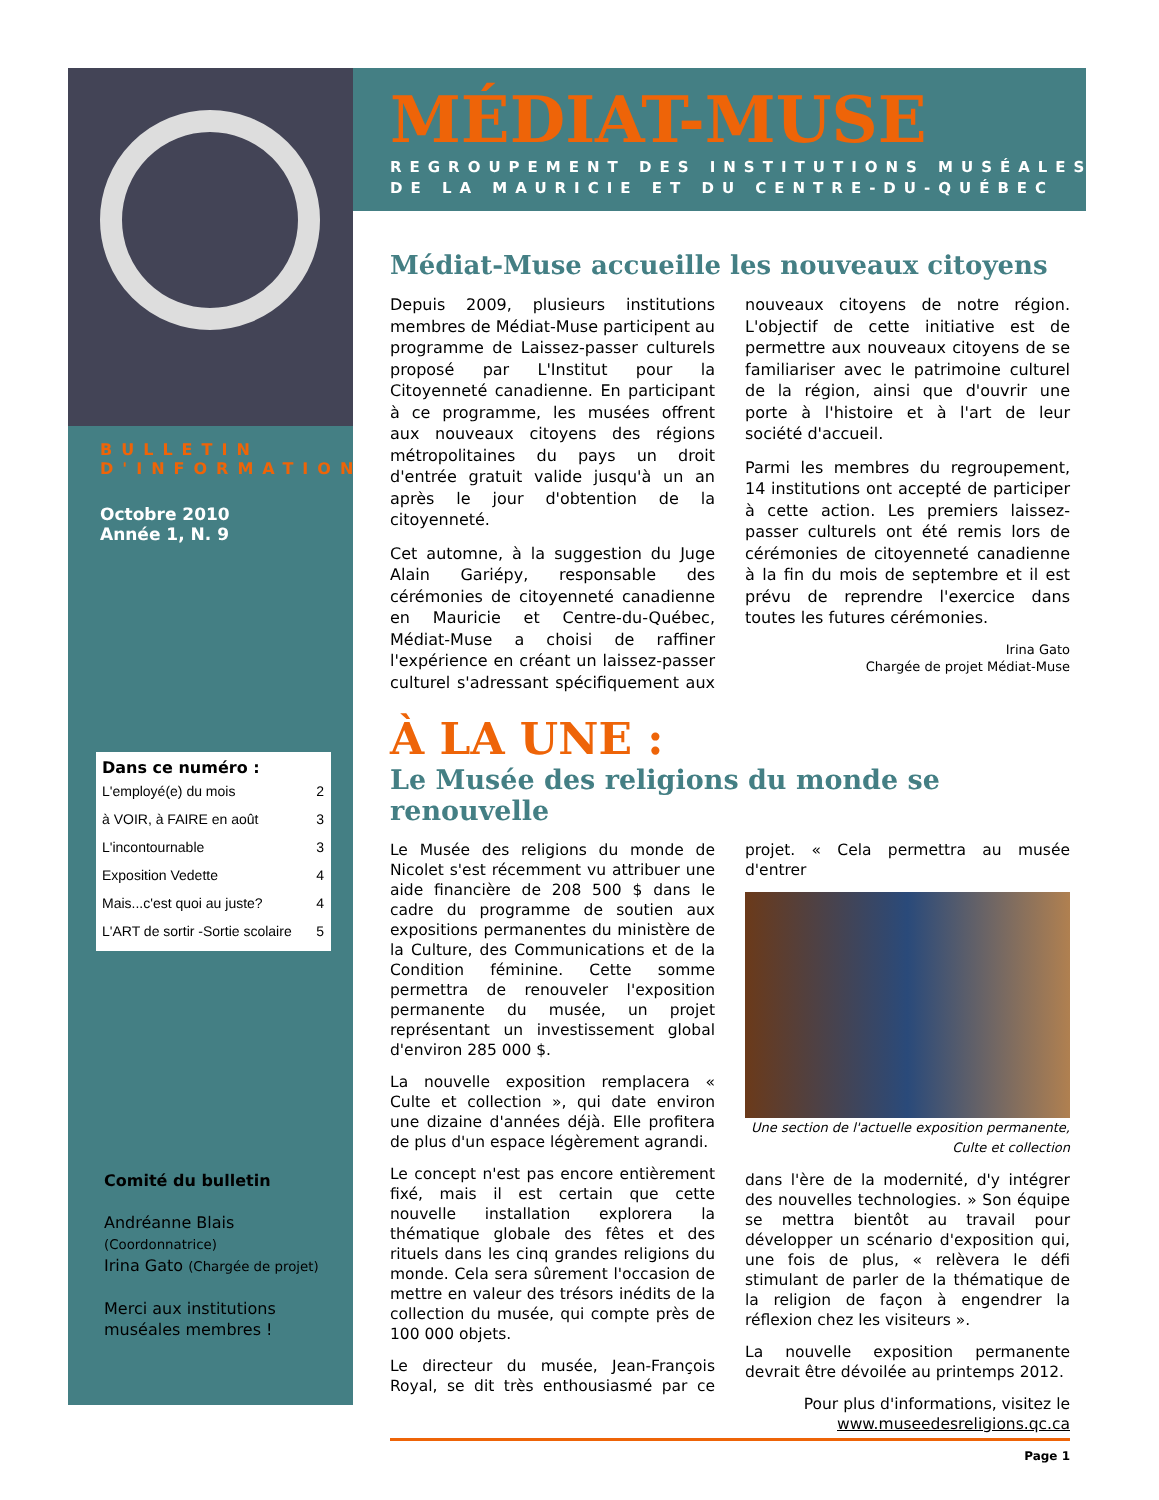MÉDIAT-MUSE
REGROUPEMENT DES INSTITUTIONS MUSÉALES
DE LA MAURICIE ET DU CENTRE-DU-QUÉBEC
BULLETIN
D'INFORMATION
Octobre 2010
Année 1, N. 9
Dans ce numéro :
| L'employé(e) du mois | 2 |
| à VOIR, à FAIRE en août | 3 |
| L'incontournable | 3 |
| Exposition Vedette | 4 |
| Mais...c'est quoi au juste? | 4 |
| L'ART de sortir -Sortie scolaire | 5 |
Comité du bulletin
Andréanne Blais (Coordonnatrice)
Irina Gato (Chargée de projet)
Merci aux institutions muséales membres !
Médiat-Muse accueille les nouveaux citoyens
Depuis 2009, plusieurs institutions membres de Médiat-Muse participent au programme de Laissez-passer culturels proposé par L'Institut pour la Citoyenneté canadienne. En participant à ce programme, les musées offrent aux nouveaux citoyens des régions métropolitaines du pays un droit d'entrée gratuit valide jusqu'à un an après le jour d'obtention de la citoyenneté.
Cet automne, à la suggestion du Juge Alain Gariépy, responsable des cérémonies de citoyenneté canadienne en Mauricie et Centre-du-Québec, Médiat-Muse a choisi de raffiner l'expérience en créant un laissez-passer culturel s'adressant spécifiquement aux nouveaux citoyens de notre région. L'objectif de cette initiative est de permettre aux nouveaux citoyens de se familiariser avec le patrimoine culturel de la région, ainsi que d'ouvrir une porte à l'histoire et à l'art de leur société d'accueil.
Parmi les membres du regroupement, 14 institutions ont accepté de participer à cette action. Les premiers laissez-passer culturels ont été remis lors de cérémonies de citoyenneté canadienne à la fin du mois de septembre et il est prévu de reprendre l'exercice dans toutes les futures cérémonies.
Irina Gato
Chargée de projet Médiat-Muse
À LA UNE :
Le Musée des religions du monde se renouvelle
Le Musée des religions du monde de Nicolet s'est récemment vu attribuer une aide financière de 208 500 $ dans le cadre du programme de soutien aux expositions permanentes du ministère de la Culture, des Communications et de la Condition féminine. Cette somme permettra de renouveler l'exposition permanente du musée, un projet représentant un investissement global d'environ 285 000 $.
La nouvelle exposition remplacera « Culte et collection », qui date environ une dizaine d'années déjà. Elle profitera de plus d'un espace légèrement agrandi.
Le concept n'est pas encore entièrement fixé, mais il est certain que cette nouvelle installation explorera la thématique globale des fêtes et des rituels dans les cinq grandes religions du monde. Cela sera sûrement l'occasion de mettre en valeur des trésors inédits de la collection du musée, qui compte près de 100 000 objets.
Le directeur du musée, Jean-François Royal, se dit très enthousiasmé par ce projet. « Cela permettra au musée d'entrer
Une section de l'actuelle exposition permanente, Culte et collection
dans l'ère de la modernité, d'y intégrer des nouvelles technologies. » Son équipe se mettra bientôt au travail pour développer un scénario d'exposition qui, une fois de plus, « relèvera le défi stimulant de parler de la thématique de la religion de façon à engendrer la réflexion chez les visiteurs ».
La nouvelle exposition permanente devrait être dévoilée au printemps 2012.
Pour plus d'informations, visitez le www.museedesreligions.qc.ca
Page 1